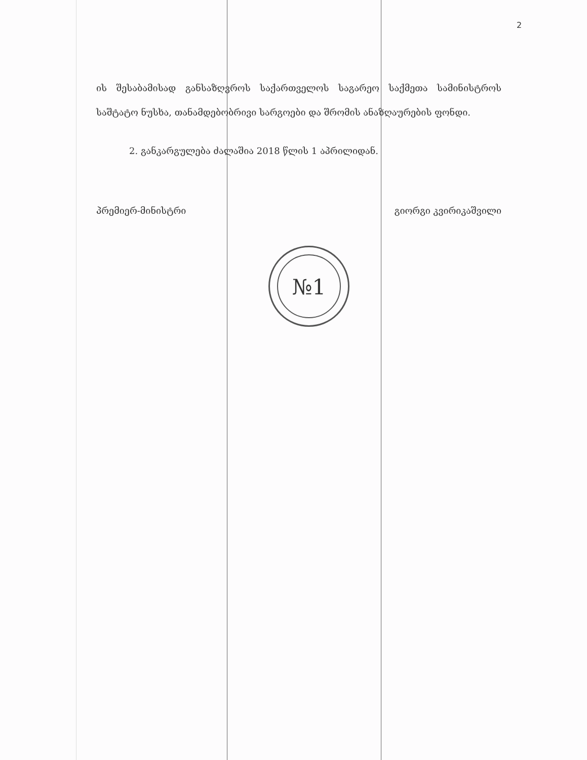2
ის შესაბამისად განსაზღვროს საქართველოს საგარეო საქმეთა სამინისტროს საშტატო ნუსხა, თანამდებობრივი სარგოები და შრომის ანაზღაურების ფონდი.
2. განკარგულება ძალაშია 2018 წლის 1 აპრილიდან.
პრემიერ-მინისტრი გიორგი კვირიკაშვილი
№1